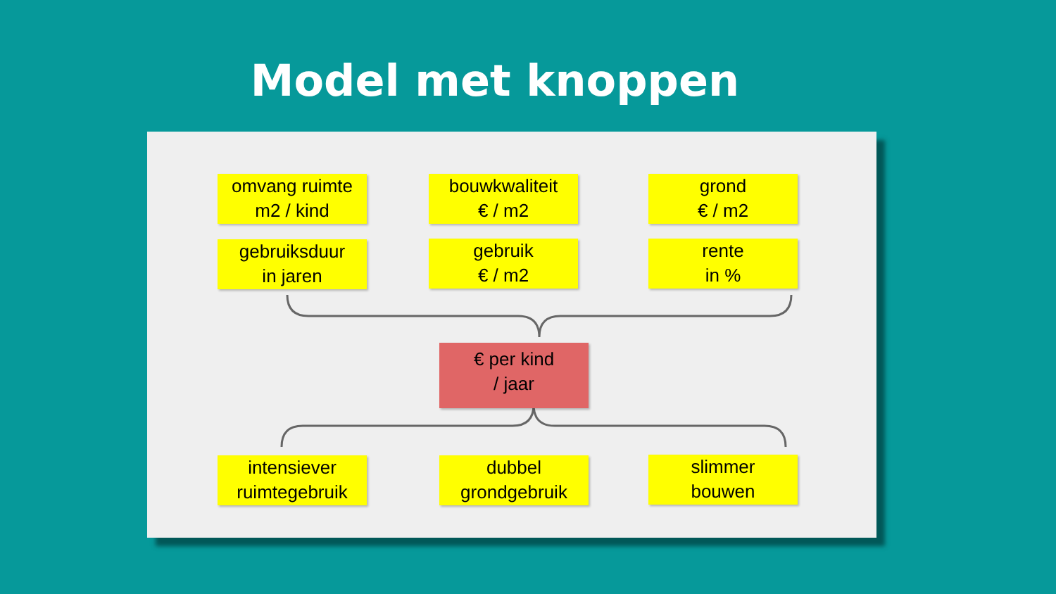Model met knoppen
omvang ruimte
m2 / kind
bouwkwaliteit
€ / m2
grond
€ / m2
gebruiksduur
in jaren
gebruik
€ / m2
rente
in %
€ per kind
/ jaar
intensiever
ruimtegebruik
dubbel
grondgebruik
slimmer
bouwen